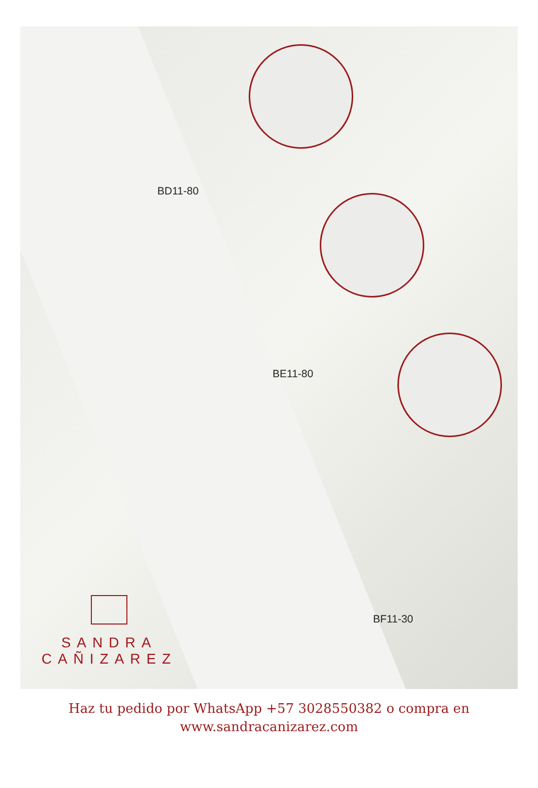BD11-80
BE11-80
BF11-30
SANDRA
CAÑIZAREZ
Haz tu pedido por WhatsApp +57 3028550382 o compra en
www.sandracanizarez.com